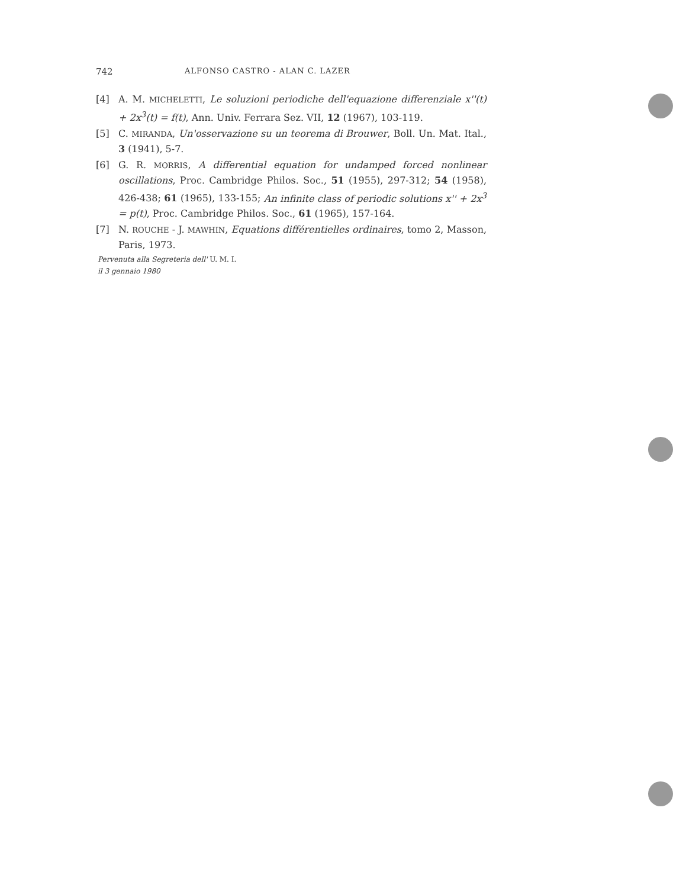742 ALFONSO CASTRO - ALAN C. LAZER
[4] A. M. MICHELETTI, Le soluzioni periodiche dell'equazione differenziale x''(t) + 2x<sup>3</sup>(t) = f(t), Ann. Univ. Ferrara Sez. VII, 12 (1967), 103-119.
[5] C. MIRANDA, Un'osservazione su un teorema di Brouwer, Boll. Un. Mat. Ital., 3 (1941), 5-7.
[6] G. R. MORRIS, A differential equation for undamped forced nonlinear oscillations, Proc. Cambridge Philos. Soc., 51 (1955), 297-312; 54 (1958), 426-438; 61 (1965), 133-155; An infinite class of periodic solutions x'' + 2x<sup>3</sup> = p(t), Proc. Cambridge Philos. Soc., 61 (1965), 157-164.
[7] N. ROUCHE - J. MAWHIN, Equations différentielles ordinaires, tomo 2, Masson, Paris, 1973.
Pervenuta alla Segreteria dell' U. M. I.
il 3 gennaio 1980